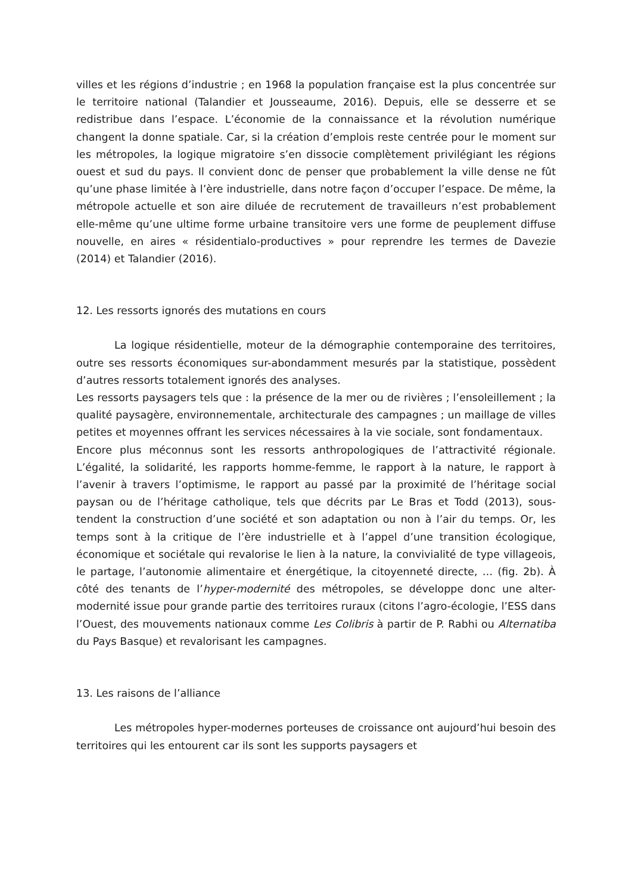villes et les régions d’industrie ; en 1968 la population française est la plus concentrée sur le territoire national (Talandier et Jousseaume, 2016). Depuis, elle se desserre et se redistribue dans l’espace. L’économie de la connaissance et la révolution numérique changent la donne spatiale. Car, si la création d’emplois reste centrée pour le moment sur les métropoles, la logique migratoire s’en dissocie complètement privilégiant les régions ouest et sud du pays. Il convient donc de penser que probablement la ville dense ne fût qu’une phase limitée à l’ère industrielle, dans notre façon d’occuper l’espace. De même, la métropole actuelle et son aire diluée de recrutement de travailleurs n’est probablement elle-même qu’une ultime forme urbaine transitoire vers une forme de peuplement diffuse nouvelle, en aires « résidentialo-productives » pour reprendre les termes de Davezie (2014) et Talandier (2016).
12. Les ressorts ignorés des mutations en cours
La logique résidentielle, moteur de la démographie contemporaine des territoires, outre ses ressorts économiques sur-abondamment mesurés par la statistique, possèdent d’autres ressorts totalement ignorés des analyses.
Les ressorts paysagers tels que : la présence de la mer ou de rivières ; l’ensoleillement ; la qualité paysagère, environnementale, architecturale des campagnes ; un maillage de villes petites et moyennes offrant les services nécessaires à la vie sociale, sont fondamentaux.
Encore plus méconnus sont les ressorts anthropologiques de l’attractivité régionale. L’égalité, la solidarité, les rapports homme-femme, le rapport à la nature, le rapport à l’avenir à travers l’optimisme, le rapport au passé par la proximité de l’héritage social paysan ou de l’héritage catholique, tels que décrits par Le Bras et Todd (2013), sous-tendent la construction d’une société et son adaptation ou non à l’air du temps. Or, les temps sont à la critique de l’ère industrielle et à l’appel d’une transition écologique, économique et sociétale qui revalorise le lien à la nature, la convivialité de type villageois, le partage, l’autonomie alimentaire et énergétique, la citoyenneté directe, … (fig. 2b). À côté des tenants de l’hyper-modernité des métropoles, se développe donc une alter-modernité issue pour grande partie des territoires ruraux (citons l’agro-écologie, l’ESS dans l’Ouest, des mouvements nationaux comme Les Colibris à partir de P. Rabhi ou Alternatiba du Pays Basque) et revalorisant les campagnes.
13. Les raisons de l’alliance
Les métropoles hyper-modernes porteuses de croissance ont aujourd’hui besoin des territoires qui les entourent car ils sont les supports paysagers et